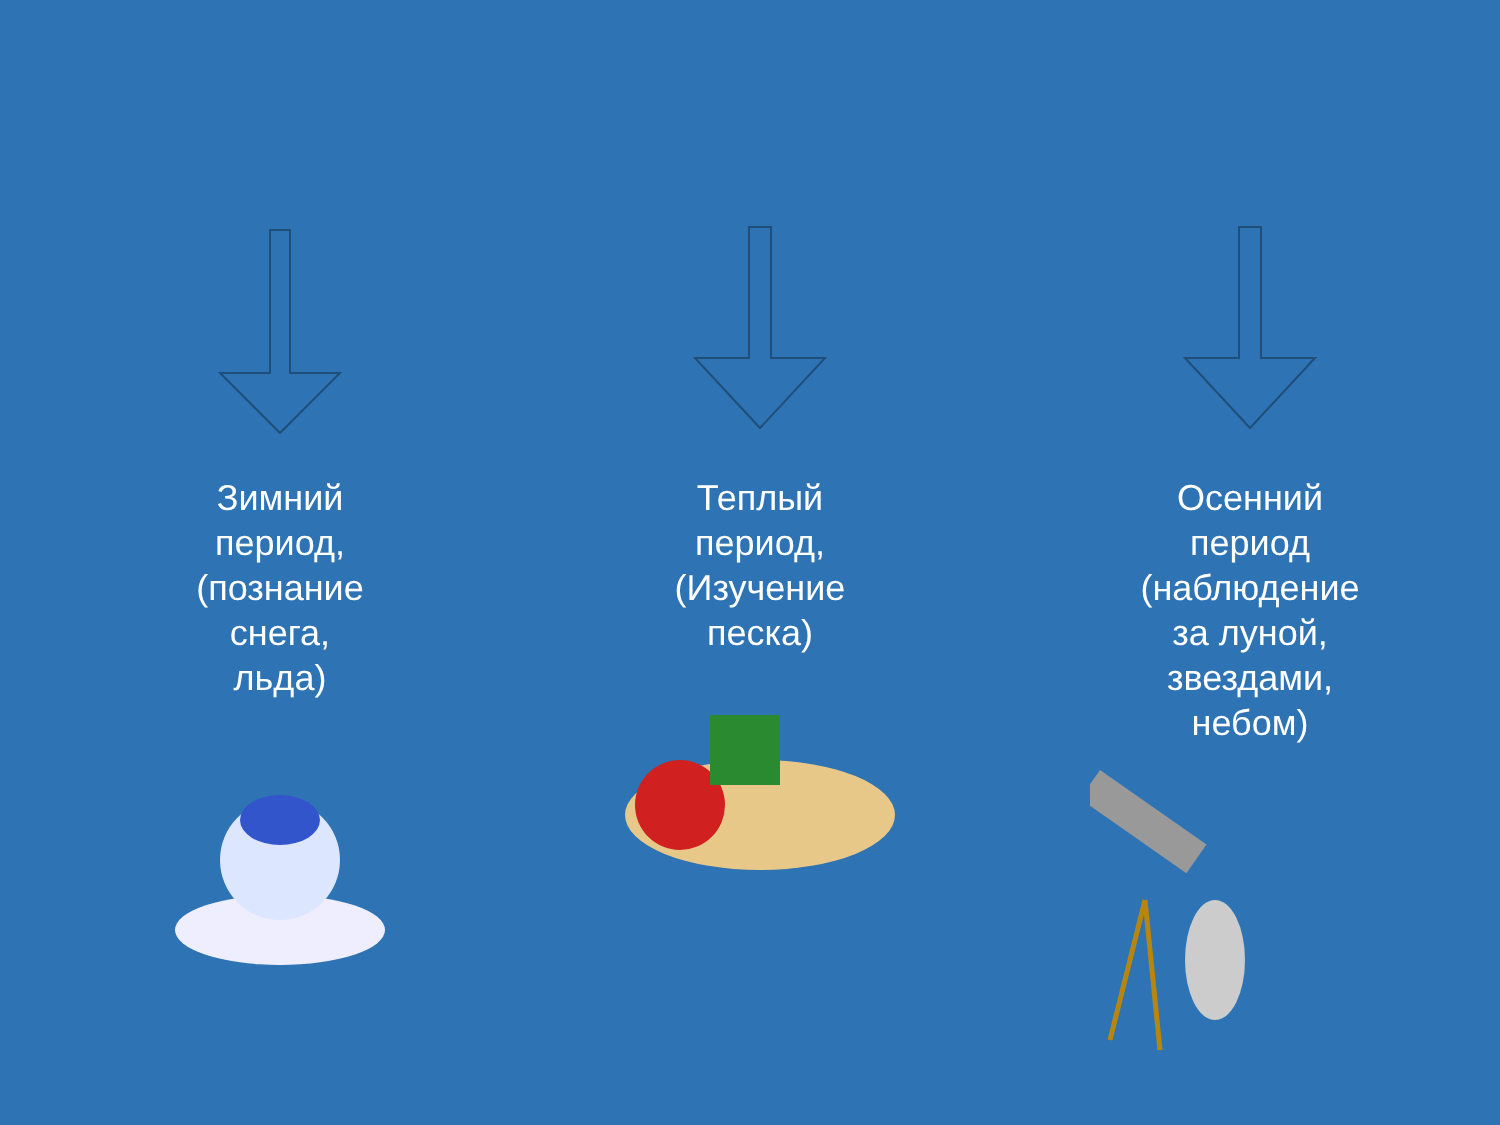Зимний
период,
(познание
снега,
льда)
Теплый
период,
(Изучение
песка)
Осенний
период
(наблюдение
за луной,
звездами,
небом)